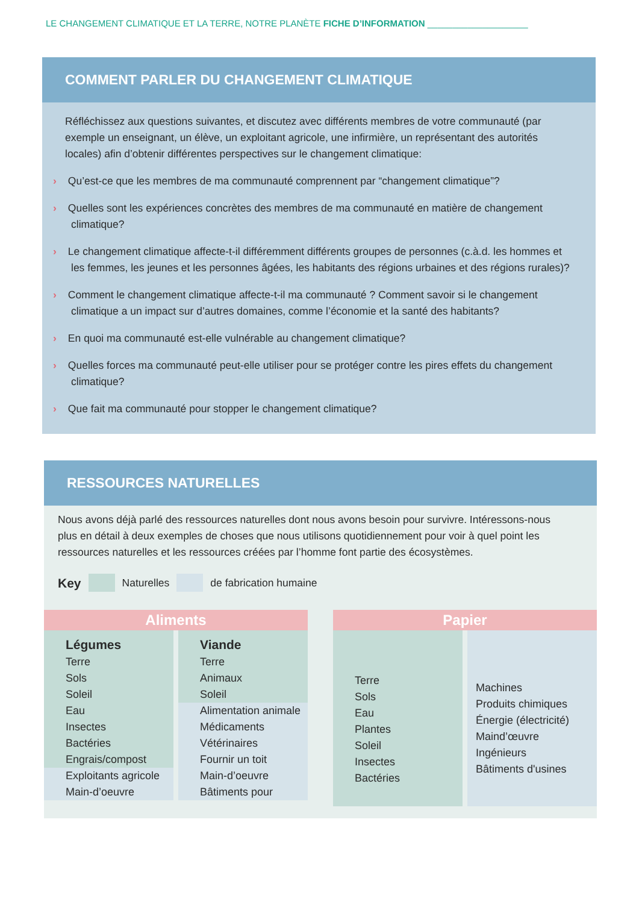LE CHANGEMENT CLIMATIQUE ET LA TERRE, NOTRE PLANÈTE FICHE D’INFORMATION ____________________
COMMENT PARLER DU CHANGEMENT CLIMATIQUE
Réfléchissez aux questions suivantes, et discutez avec différents membres de votre communauté (par exemple un enseignant, un élève, un exploitant agricole, une infirmière, un représentant des autorités locales) afin d’obtenir différentes perspectives sur le changement climatique:
› Qu’est-ce que les membres de ma communauté comprennent par “changement climatique”?
› Quelles sont les expériences concrètes des membres de ma communauté en matière de changement climatique?
› Le changement climatique affecte-t-il différemment différents groupes de personnes (c.à.d. les hommes et les femmes, les jeunes et les personnes âgées, les habitants des régions urbaines et des régions rurales)?
› Comment le changement climatique affecte-t-il ma communauté ? Comment savoir si le changement climatique a un impact sur d’autres domaines, comme l’économie et la santé des habitants?
› En quoi ma communauté est-elle vulnérable au changement climatique?
› Quelles forces ma communauté peut-elle utiliser pour se protéger contre les pires effets du changement climatique?
› Que fait ma communauté pour stopper le changement climatique?
RESSOURCES NATURELLES
Nous avons déjà parlé des ressources naturelles dont nous avons besoin pour survivre. Intéressons-nous plus en détail à deux exemples de choses que nous utilisons quotidiennement pour voir à quel point les ressources naturelles et les ressources créées par l’homme font partie des écosystèmes.
Key Naturelles de fabrication humaine
Aliments
Légumes
Terre
Sols
Soleil
Eau
Insectes
Bactéries
Engrais/compost
Exploitants agricole
Main-d’oeuvre
Viande
Terre
Animaux
Soleil
Alimentation animale
Médicaments
Vétérinaires
Fournir un toit
Main-d’oeuvre
Bâtiments pour
Papier
Terre
Sols
Eau
Plantes
Soleil
Insectes
Bactéries
Machines
Produits chimiques
Énergie (électricité)
Maind’œuvre
Ingénieurs
Bâtiments d'usines